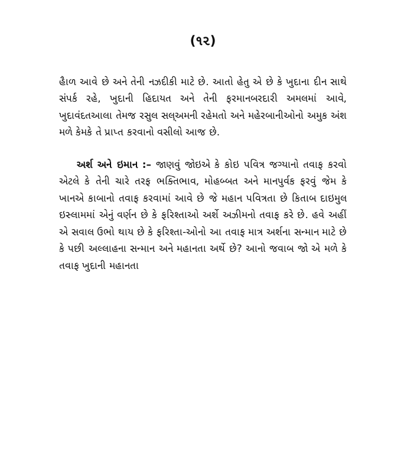(૧૨)
હૈાળ આવે છે અને તેની નઝદીકી માટે છે. આતો હેતુ એ છે કે ખુદાના દીન સાથે સંપર્ક રહે, ખુદાની હિદાયત અને તેની ફરમાનબરદારી અમલમાં આવે, ખુદાવંદતઆલા તેમજ રસુલ સલ્અમની રહેમતો અને મહેરબાનીઓનો અમુક અંશ મળે કેમકે તે પ્રાપ્ત કરવાનો વસીલો આજ છે.
અર્શ અને ઇમાન :– જાણવું જોઇએ કે કોઇ પવિત્ર જગ્યાનો તવાફ કરવો એટલે કે તેની ચારે તરફ ભક્તિભાવ, મોહબ્બત અને માનપુર્વક ફરવું જેમ કે ખાનએ કાબાનો તવાફ કરવામાં આવે છે જે મહાન પવિત્રતા છે કિતાબ દાઇમુલ ઇસ્લામમાં એનું વર્ણન છે કે ફરિશ્તાઓ અર્શે અઝીમનો તવાફ કરે છે. હવે અહીં એ સવાલ ઉભો થાય છે કે ફરિશ્તા-ઓનો આ તવાફ માત્ર અર્શના સન્માન માટે છે કે પછી અલ્લાહના સન્માન અને મહાનતા અર્થે છે? આનો જવાબ જો એ મળે કે તવાફ ખુદાની મહાનતા